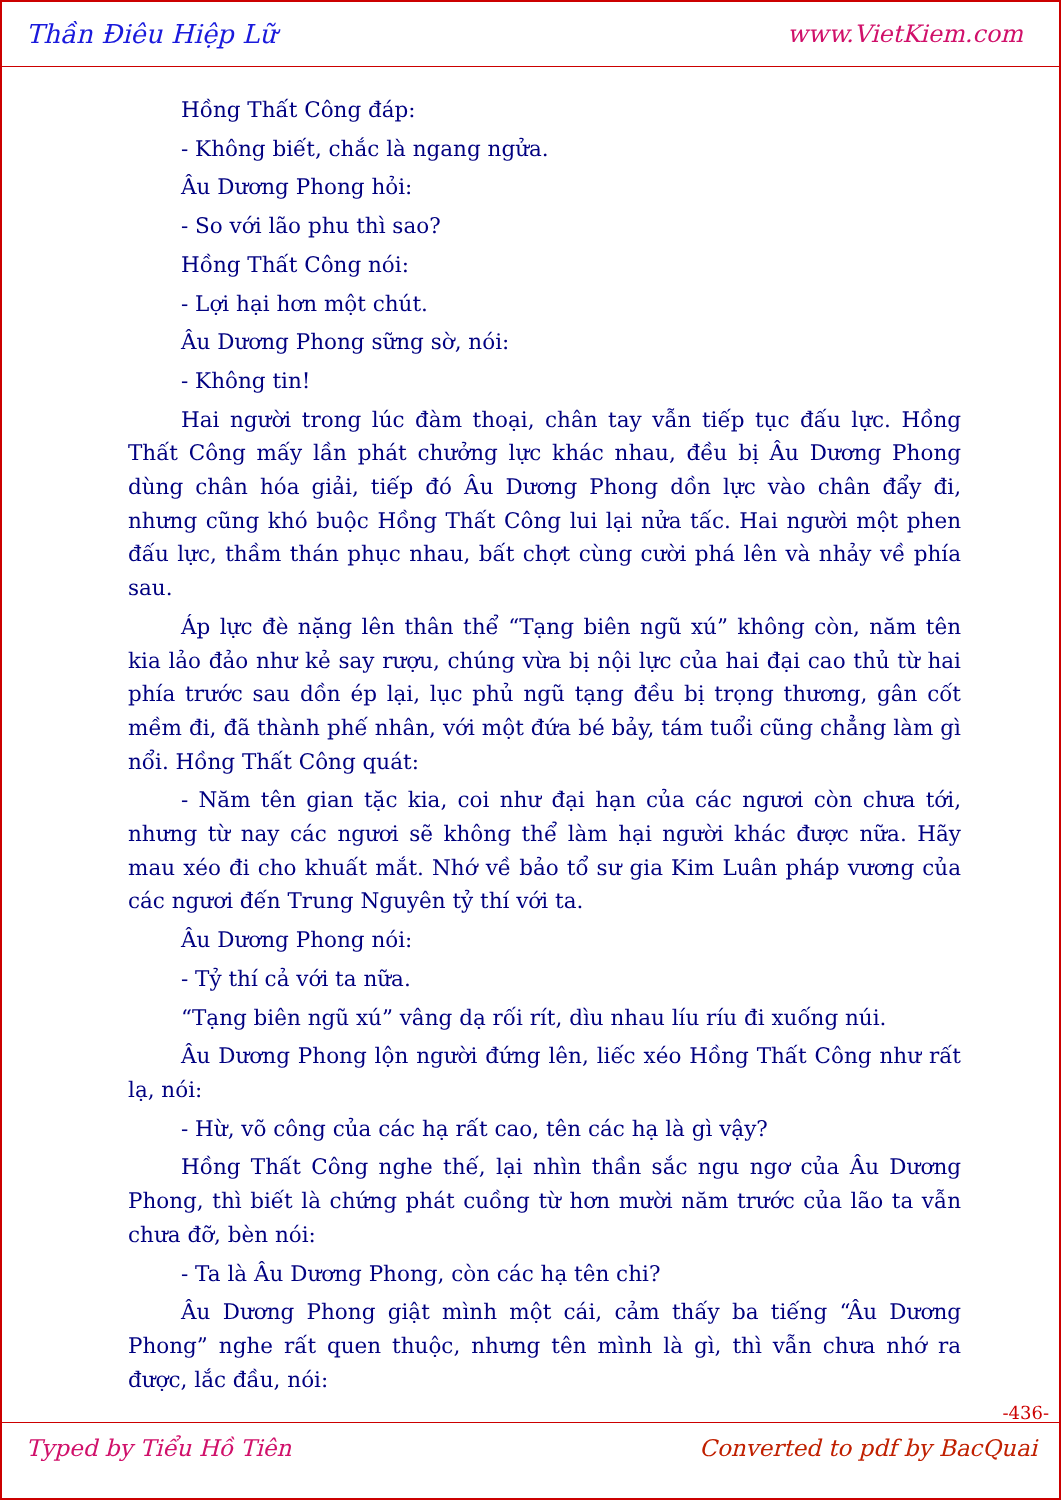Thần Điêu Hiệp Lữ www.VietKiem.com
Hồng Thất Công đáp:
- Không biết, chắc là ngang ngửa.
Âu Dương Phong hỏi:
- So với lão phu thì sao?
Hồng Thất Công nói:
- Lợi hại hơn một chút.
Âu Dương Phong sững sờ, nói:
- Không tin!
Hai người trong lúc đàm thoại, chân tay vẫn tiếp tục đấu lực. Hồng Thất Công mấy lần phát chưởng lực khác nhau, đều bị Âu Dương Phong dùng chân hóa giải, tiếp đó Âu Dương Phong dồn lực vào chân đẩy đi, nhưng cũng khó buộc Hồng Thất Công lui lại nửa tấc. Hai người một phen đấu lực, thầm thán phục nhau, bất chợt cùng cười phá lên và nhảy về phía sau.
Áp lực đè nặng lên thân thể “Tạng biên ngũ xú” không còn, năm tên kia lảo đảo như kẻ say rượu, chúng vừa bị nội lực của hai đại cao thủ từ hai phía trước sau dồn ép lại, lục phủ ngũ tạng đều bị trọng thương, gân cốt mềm đi, đã thành phế nhân, với một đứa bé bảy, tám tuổi cũng chẳng làm gì nổi. Hồng Thất Công quát:
- Năm tên gian tặc kia, coi như đại hạn của các ngươi còn chưa tới, nhưng từ nay các ngươi sẽ không thể làm hại người khác được nữa. Hãy mau xéo đi cho khuất mắt. Nhớ về bảo tổ sư gia Kim Luân pháp vương của các ngươi đến Trung Nguyên tỷ thí với ta.
Âu Dương Phong nói:
- Tỷ thí cả với ta nữa.
“Tạng biên ngũ xú” vâng dạ rối rít, dìu nhau líu ríu đi xuống núi.
Âu Dương Phong lộn người đứng lên, liếc xéo Hồng Thất Công như rất lạ, nói:
- Hừ, võ công của các hạ rất cao, tên các hạ là gì vậy?
Hồng Thất Công nghe thế, lại nhìn thần sắc ngu ngơ của Âu Dương Phong, thì biết là chứng phát cuồng từ hơn mười năm trước của lão ta vẫn chưa đỡ, bèn nói:
- Ta là Âu Dương Phong, còn các hạ tên chi?
Âu Dương Phong giật mình một cái, cảm thấy ba tiếng “Âu Dương Phong” nghe rất quen thuộc, nhưng tên mình là gì, thì vẫn chưa nhớ ra được, lắc đầu, nói:
-436-
Typed by Tiểu Hồ Tiên Converted to pdf by BacQuai